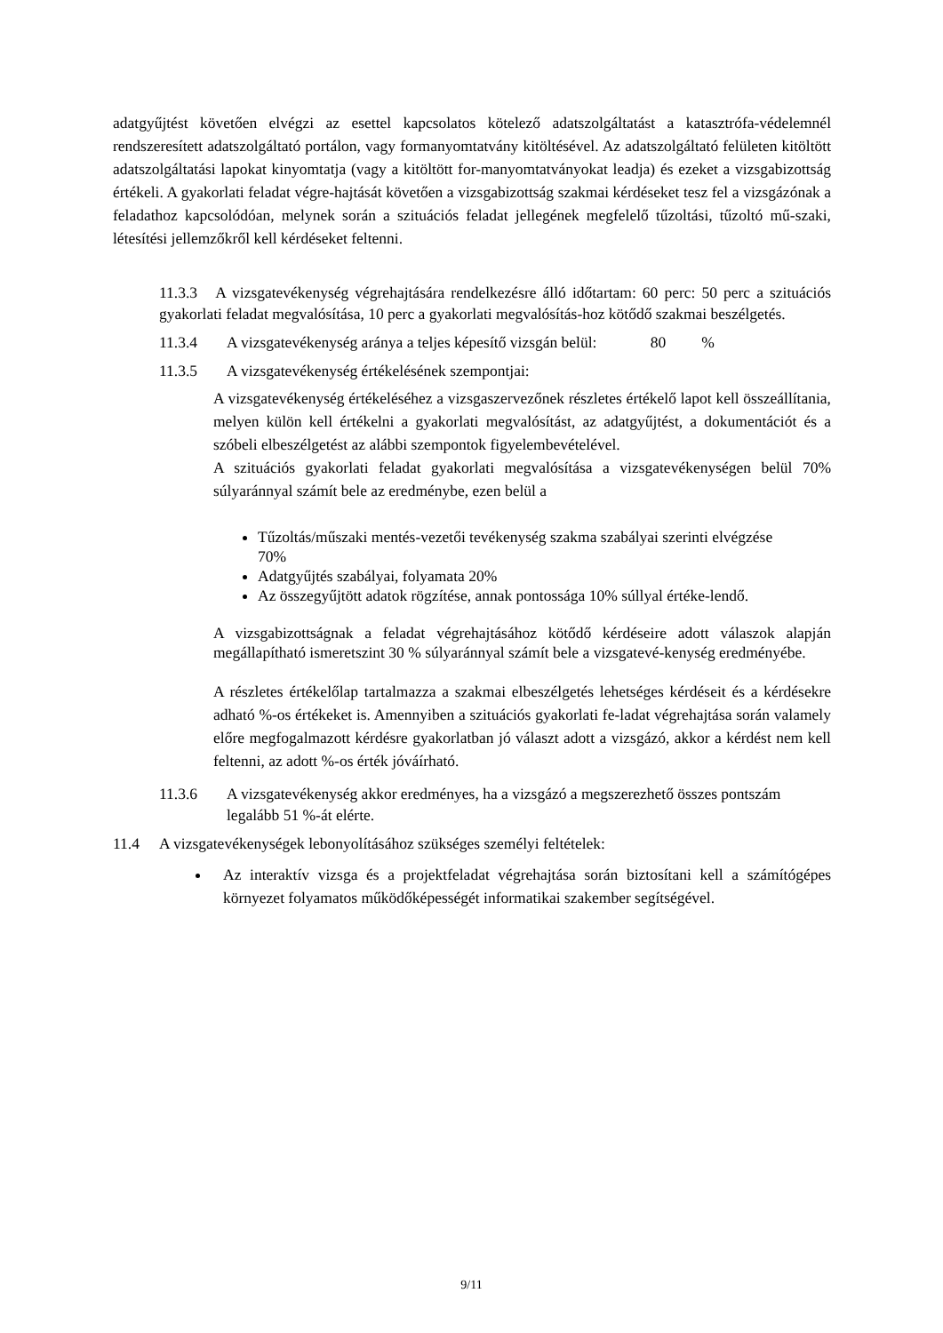adatgyűjtést követően elvégzi az esettel kapcsolatos kötelező adatszolgáltatást a katasztrófa-védelemnél rendszeresített adatszolgáltató portálon, vagy formanyomtatvány kitöltésével. Az adatszolgáltató felületen kitöltött adatszolgáltatási lapokat kinyomtatja (vagy a kitöltött for-manyomtatványokat leadja) és ezeket a vizsgabizottság értékeli. A gyakorlati feladat végre-hajtását követően a vizsgabizottság szakmai kérdéseket tesz fel a vizsgázónak a feladathoz kapcsolódóan, melynek során a szituációs feladat jellegének megfelelő tűzoltási, tűzoltó mű-szaki, létesítési jellemzőkről kell kérdéseket feltenni.
11.3.3 A vizsgatevékenység végrehajtására rendelkezésre álló időtartam: 60 perc: 50 perc a szituációs gyakorlati feladat megvalósítása, 10 perc a gyakorlati megvalósítás-hoz kötődő szakmai beszélgetés.
11.3.4 A vizsgatevékenység aránya a teljes képesítő vizsgán belül: 80%
11.3.5 A vizsgatevékenység értékelésének szempontjai:
A vizsgatevékenység értékeléséhez a vizsgaszervezőnek részletes értékelő lapot kell összeállítania, melyen külön kell értékelni a gyakorlati megvalósítást, az adatgyűjtést, a dokumentációt és a szóbeli elbeszélgetést az alábbi szempontok figyelembevételével.
A szituációs gyakorlati feladat gyakorlati megvalósítása a vizsgatevékenységen belül 70% súlyaránnyal számít bele az eredménybe, ezen belül a
Tűzoltás/műszaki mentés-vezetői tevékenység szakma szabályai szerinti elvégzése 70%
Adatgyűjtés szabályai, folyamata 20%
Az összegyűjtött adatok rögzítése, annak pontossága 10% súllyal értéke-lendő.
A vizsgabizottságnak a feladat végrehajtásához kötődő kérdéseire adott válaszok alapján megállapítható ismeretszint 30 % súlyaránnyal számít bele a vizsgatevé-kenység eredményébe.
A részletes értékelőlap tartalmazza a szakmai elbeszélgetés lehetséges kérdéseit és a kérdésekre adható %-os értékeket is. Amennyiben a szituációs gyakorlati fe-ladat végrehajtása során valamely előre megfogalmazott kérdésre gyakorlatban jó választ adott a vizsgázó, akkor a kérdést nem kell feltenni, az adott %-os érték jóváírható.
11.3.6 A vizsgatevékenység akkor eredményes, ha a vizsgázó a megszerezhető összes pontszám legalább 51 %-át elérte.
11.4 A vizsgatevékenységek lebonyolításához szükséges személyi feltételek:
Az interaktív vizsga és a projektfeladat végrehajtása során biztosítani kell a számítógépes környezet folyamatos működőképességét informatikai szakember segítségével.
9/11